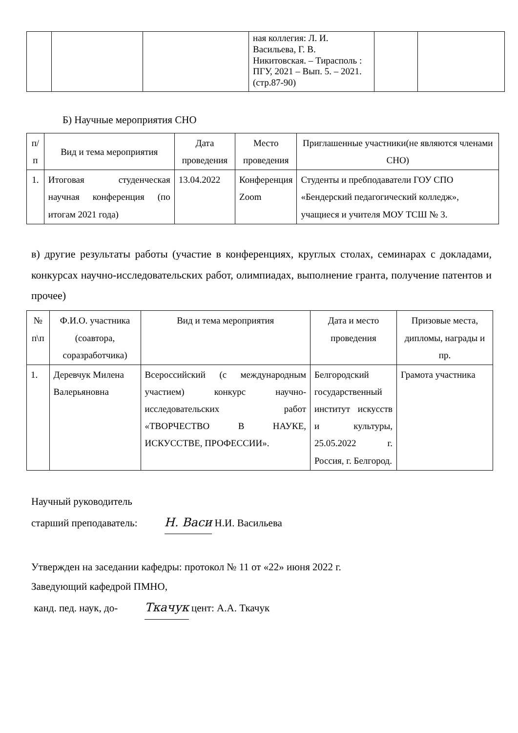| | | | ная коллегия: Л. И. Васильева, Г. В. Никитовская. – Тирасполь : ПГУ, 2021 – Вып. 5. – 2021. (стр.87-90) | | |
Б) Научные мероприятия СНО
| п/п | Вид и тема мероприятия | Дата проведения | Место проведения | Приглашенные участники(не являются членами СНО) |
| --- | --- | --- | --- | --- |
| 1. | Итоговая студенческая научная конференция (по итогам 2021 года) | 13.04.2022 | Конференция Zoom | Студенты и пребподаватели ГОУ СПО «Бендерский педагогический колледж», учащиеся и учителя МОУ ТСШ № 3. |
в) другие результаты работы (участие в конференциях, круглых столах, семинарах с докладами, конкурсах научно-исследовательских работ, олимпиадах, выполнение гранта, получение патентов и прочее)
| № п\п | Ф.И.О. участника (соавтора, соразработчика) | Вид и тема мероприятия | Дата и место проведения | Призовые места, дипломы, награды и пр. |
| --- | --- | --- | --- | --- |
| 1. | Деревчук Милена Валерьяновна | Всероссийский (с международным участием) конкурс научно-исследовательских работ «ТВОРЧЕСТВО В НАУКЕ, ИСКУССТВЕ, ПРОФЕССИИ». | Белгородский государственный институт искусств и культуры, 25.05.2022 г. Россия, г. Белгород. | Грамота участника |
Научный руководитель
старший преподаватель: Н. Васи Н.И. Васильева
Утвержден на заседании кафедры: протокол № 11 от «22» июня 2022 г.
Заведующий кафедрой ПМНО,
канд. пед. наук, до- Ткачук цент: А.А. Ткачук